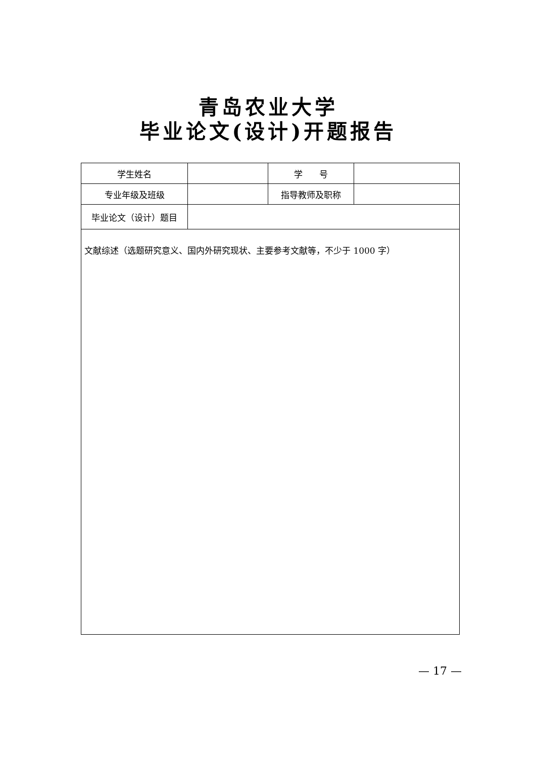青岛农业大学
毕业论文(设计)开题报告
| 学生姓名 | | 学 号 | |
| 专业年级及班级 | | 指导教师及职称 | |
| 毕业论文（设计）题目 | | | |
| 文献综述（选题研究意义、国内外研究现状、主要参考文献等，不少于 1000 字） | | | |
— 17 —